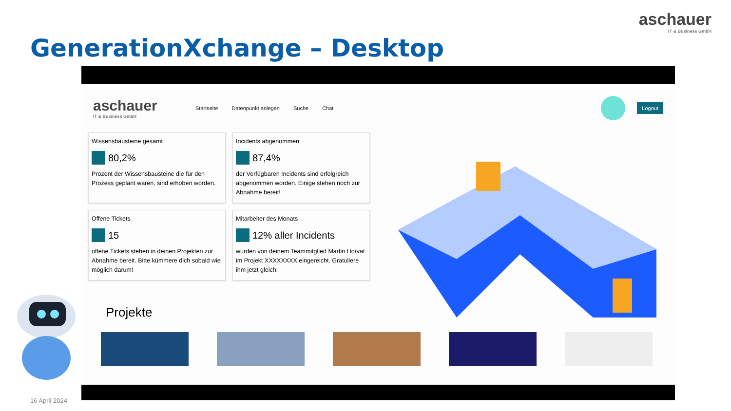aschauer
IT & Business GmbH
GenerationXchange – Desktop
aschauer
IT & Business GmbH
Startseite Datenpunkt anlegen Suche Chat
Logout
Wissensbausteine gesamt
80,2%
Prozent der Wissensbausteine die für den Prozess geplant waren, sind erhoben worden.
Incidents abgenommen
87,4%
der Verfügbaren Incidents sind erfolgreich abgenommen worden. Einige stehen noch zur Abnahme bereit!
Offene Tickets
15
offene Tickets stehen in deinen Projekten zur Abnahme bereit. Bitte kümmere dich sobald wie möglich darum!
Mitarbeiter des Monats
12% aller Incidents
wurden von deinem Teammitglied Martin Horvat im Projekt XXXXXXXX eingereicht. Gratuliere ihm jetzt gleich!
Projekte
16 April 2024